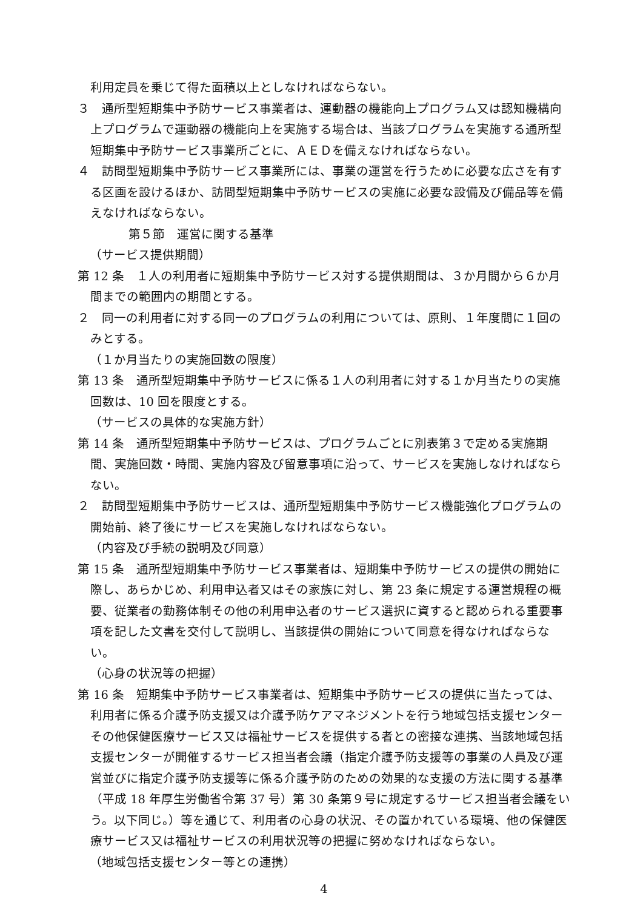利用定員を乗じて得た面積以上としなければならない。
３　通所型短期集中予防サービス事業者は、運動器の機能向上プログラム又は認知機構向上プログラムで運動器の機能向上を実施する場合は、当該プログラムを実施する通所型短期集中予防サービス事業所ごとに、ＡＥＤを備えなければならない。
４　訪問型短期集中予防サービス事業所には、事業の運営を行うために必要な広さを有する区画を設けるほか、訪問型短期集中予防サービスの実施に必要な設備及び備品等を備えなければならない。
第５節　運営に関する基準
（サービス提供期間）
第 12 条　１人の利用者に短期集中予防サービス対する提供期間は、３か月間から６か月間までの範囲内の期間とする。
２　同一の利用者に対する同一のプログラムの利用については、原則、１年度間に１回のみとする。
（１か月当たりの実施回数の限度）
第 13 条　通所型短期集中予防サービスに係る１人の利用者に対する１か月当たりの実施回数は、10 回を限度とする。
（サービスの具体的な実施方針）
第 14 条　通所型短期集中予防サービスは、プログラムごとに別表第３で定める実施期間、実施回数・時間、実施内容及び留意事項に沿って、サービスを実施しなければならない。
２　訪問型短期集中予防サービスは、通所型短期集中予防サービス機能強化プログラムの開始前、終了後にサービスを実施しなければならない。
（内容及び手続の説明及び同意）
第 15 条　通所型短期集中予防サービス事業者は、短期集中予防サービスの提供の開始に際し、あらかじめ、利用申込者又はその家族に対し、第 23 条に規定する運営規程の概要、従業者の勤務体制その他の利用申込者のサービス選択に資すると認められる重要事項を記した文書を交付して説明し、当該提供の開始について同意を得なければならない。
（心身の状況等の把握）
第 16 条　短期集中予防サービス事業者は、短期集中予防サービスの提供に当たっては、利用者に係る介護予防支援又は介護予防ケアマネジメントを行う地域包括支援センターその他保健医療サービス又は福祉サービスを提供する者との密接な連携、当該地域包括支援センターが開催するサービス担当者会議（指定介護予防支援等の事業の人員及び運営並びに指定介護予防支援等に係る介護予防のための効果的な支援の方法に関する基準（平成 18 年厚生労働省令第 37 号）第 30 条第９号に規定するサービス担当者会議をいう。以下同じ。）等を通じて、利用者の心身の状況、その置かれている環境、他の保健医療サービス又は福祉サービスの利用状況等の把握に努めなければならない。
（地域包括支援センター等との連携）
4